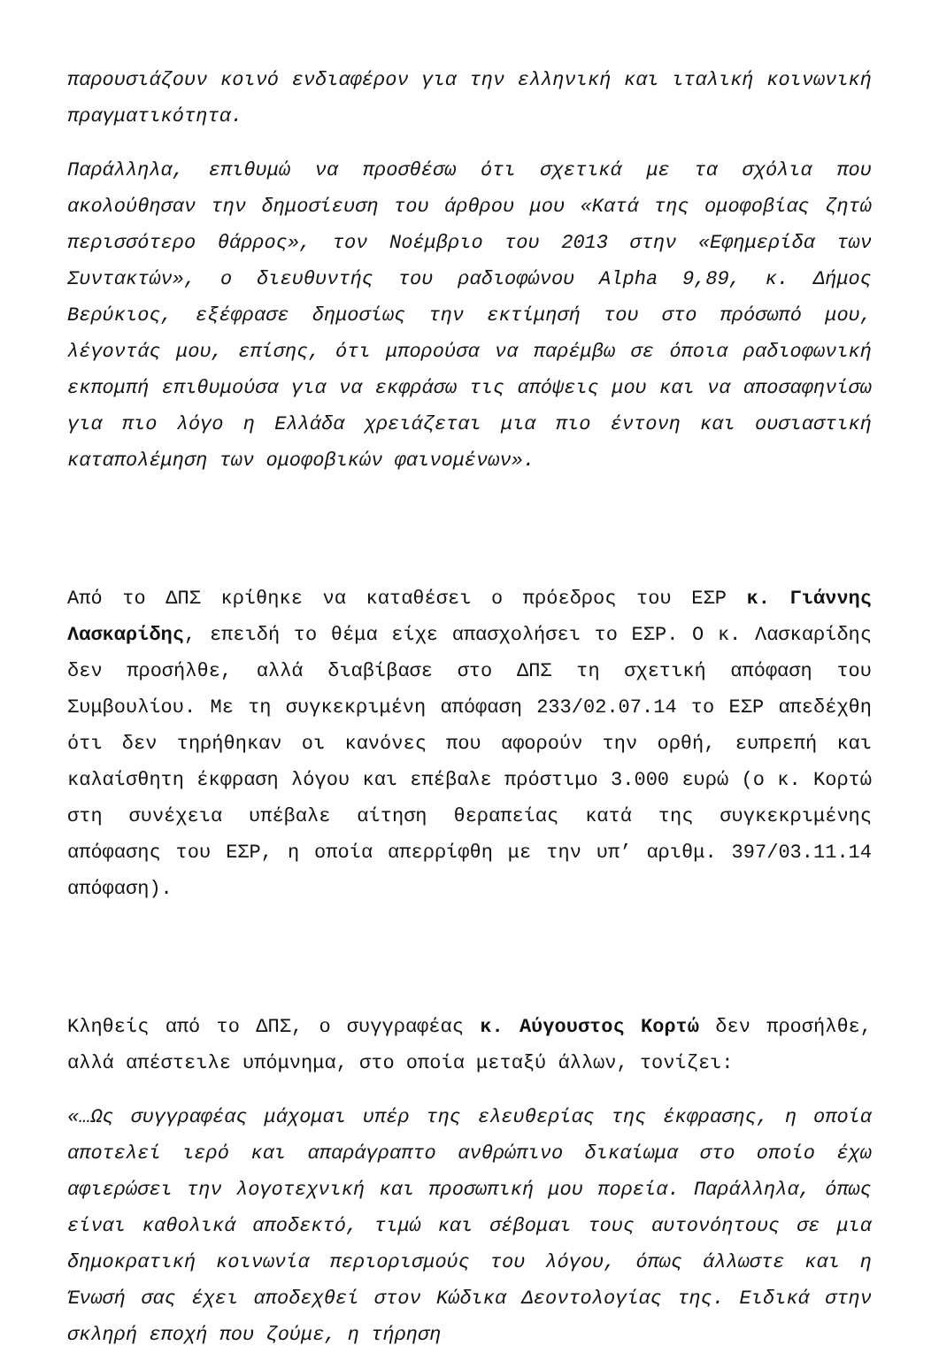παρουσιάζουν κοινό ενδιαφέρον για την ελληνική και ιταλική κοινωνική πραγματικότητα.
Παράλληλα, επιθυμώ να προσθέσω ότι σχετικά με τα σχόλια που ακολούθησαν την δημοσίευση του άρθρου μου «Κατά της ομοφοβίας ζητώ περισσότερο θάρρος», τον Νοέμβριο του 2013 στην «Εφημερίδα των Συντακτών», ο διευθυντής του ραδιοφώνου Alpha 9,89, κ. Δήμος Βερύκιος, εξέφρασε δημοσίως την εκτίμησή του στο πρόσωπό μου, λέγοντάς μου, επίσης, ότι μπορούσα να παρέμβω σε όποια ραδιοφωνική εκπομπή επιθυμούσα για να εκφράσω τις απόψεις μου και να αποσαφηνίσω για πιο λόγο η Ελλάδα χρειάζεται μια πιο έντονη και ουσιαστική καταπολέμηση των ομοφοβικών φαινομένων».
Από το ΔΠΣ κρίθηκε να καταθέσει ο πρόεδρος του ΕΣΡ κ. Γιάννης Λασκαρίδης, επειδή το θέμα είχε απασχολήσει το ΕΣΡ. Ο κ. Λασκαρίδης δεν προσήλθε, αλλά διαβίβασε στο ΔΠΣ τη σχετική απόφαση του Συμβουλίου. Με τη συγκεκριμένη απόφαση 233/02.07.14 το ΕΣΡ απεδέχθη ότι δεν τηρήθηκαν οι κανόνες που αφορούν την ορθή, ευπρεπή και καλαίσθητη έκφραση λόγου και επέβαλε πρόστιμο 3.000 ευρώ (ο κ. Κορτώ στη συνέχεια υπέβαλε αίτηση θεραπείας κατά της συγκεκριμένης απόφασης του ΕΣΡ, η οποία απερρίφθη με την υπ’ αριθμ. 397/03.11.14 απόφαση).
Κληθείς από το ΔΠΣ, ο συγγραφέας κ. Αύγουστος Κορτώ δεν προσήλθε, αλλά απέστειλε υπόμνημα, στο οποία μεταξύ άλλων, τονίζει:
«…Ως συγγραφέας μάχομαι υπέρ της ελευθερίας της έκφρασης, η οποία αποτελεί ιερό και απαράγραπτο ανθρώπινο δικαίωμα στο οποίο έχω αφιερώσει την λογοτεχνική και προσωπική μου πορεία. Παράλληλα, όπως είναι καθολικά αποδεκτό, τιμώ και σέβομαι τους αυτονόητους σε μια δημοκρατική κοινωνία περιορισμούς του λόγου, όπως άλλωστε και η Ένωσή σας έχει αποδεχθεί στον Κώδικα Δεοντολογίας της. Ειδικά στην σκληρή εποχή που ζούμε, η τήρηση